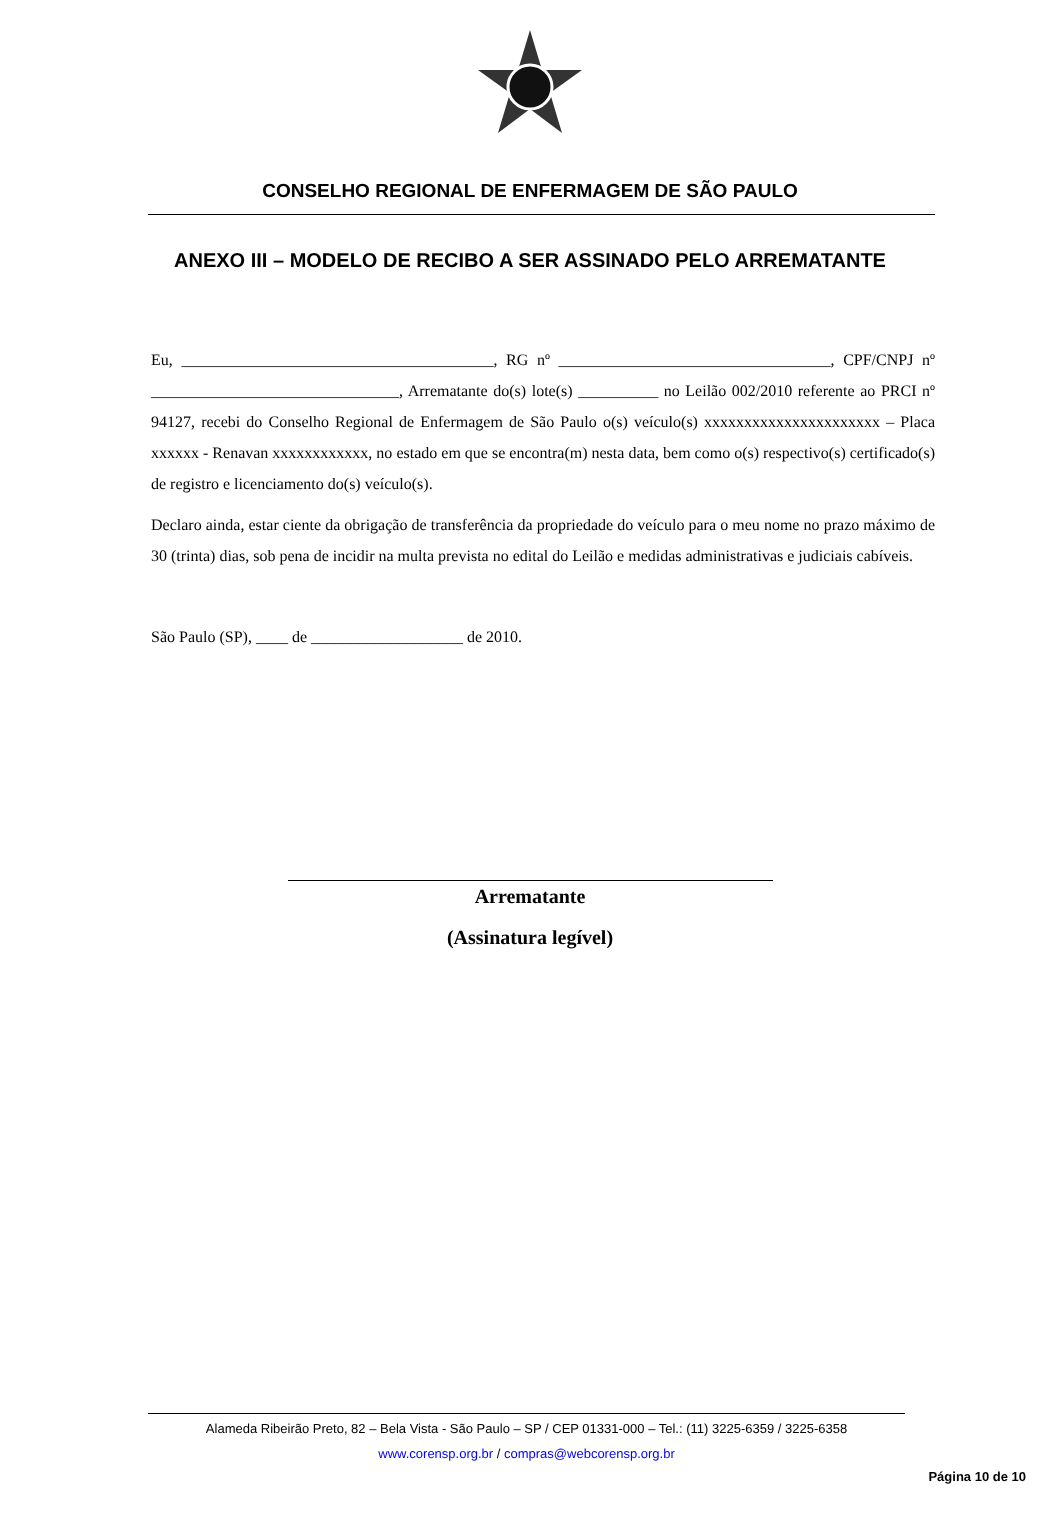CONSELHO REGIONAL DE ENFERMAGEM DE SÃO PAULO
ANEXO III – MODELO DE RECIBO A SER ASSINADO PELO ARREMATANTE
Eu, _______________________________________, RG nº __________________________________, CPF/CNPJ nº _______________________________, Arrematante do(s) lote(s) __________ no Leilão 002/2010 referente ao PRCI nº 94127, recebi do Conselho Regional de Enfermagem de São Paulo o(s) veículo(s) xxxxxxxxxxxxxxxxxxxxxx – Placa xxxxxx - Renavan xxxxxxxxxxxx, no estado em que se encontra(m) nesta data, bem como o(s) respectivo(s) certificado(s) de registro e licenciamento do(s) veículo(s).
Declaro ainda, estar ciente da obrigação de transferência da propriedade do veículo para o meu nome no prazo máximo de 30 (trinta) dias, sob pena de incidir na multa prevista no edital do Leilão e medidas administrativas e judiciais cabíveis.
São Paulo (SP), ____ de ___________________ de 2010.
Arrematante
(Assinatura legível)
Alameda Ribeirão Preto, 82 – Bela Vista - São Paulo – SP / CEP 01331-000 – Tel.: (11) 3225-6359 / 3225-6358
www.corensp.org.br / compras@webcorensp.org.br
Página 10 de 10